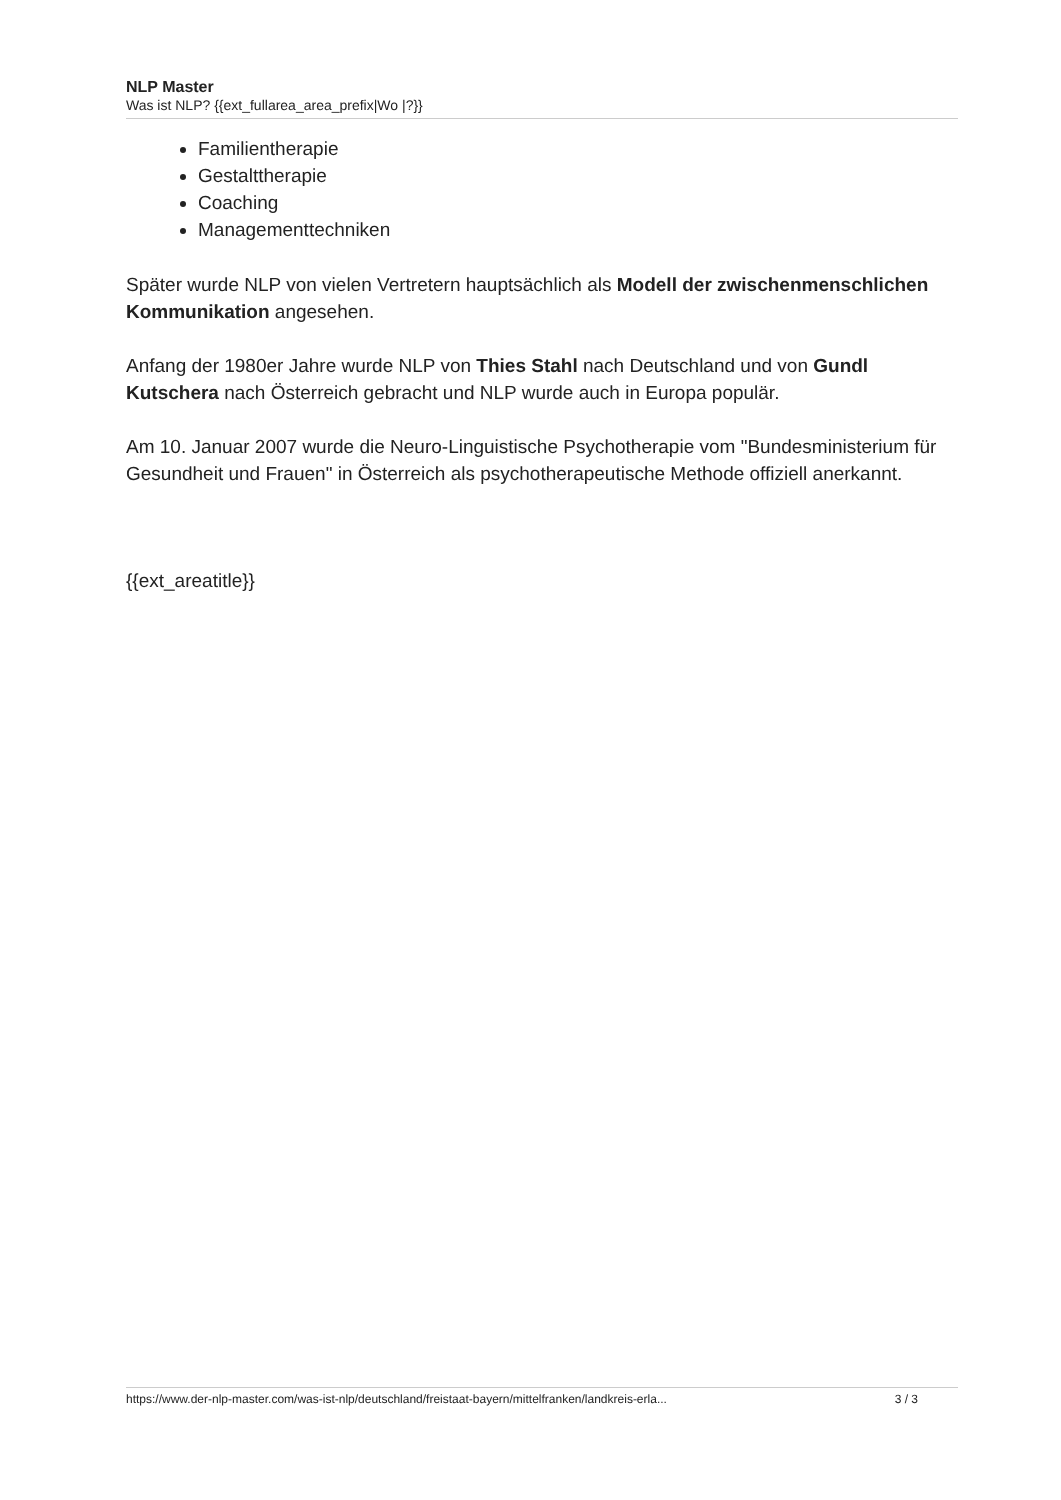NLP Master
Was ist NLP? {{ext_fullarea_area_prefix|Wo |?}}
Familientherapie
Gestalttherapie
Coaching
Managementtechniken
Später wurde NLP von vielen Vertretern hauptsächlich als Modell der zwischenmenschlichen Kommunikation angesehen.
Anfang der 1980er Jahre wurde NLP von Thies Stahl nach Deutschland und von Gundl Kutschera nach Österreich gebracht und NLP wurde auch in Europa populär.
Am 10. Januar 2007 wurde die Neuro-Linguistische Psychotherapie vom "Bundesministerium für Gesundheit und Frauen" in Österreich als psychotherapeutische Methode offiziell anerkannt.
{{ext_areatitle}}
https://www.der-nlp-master.com/was-ist-nlp/deutschland/freistaat-bayern/mittelfranken/landkreis-erla... 3 / 3